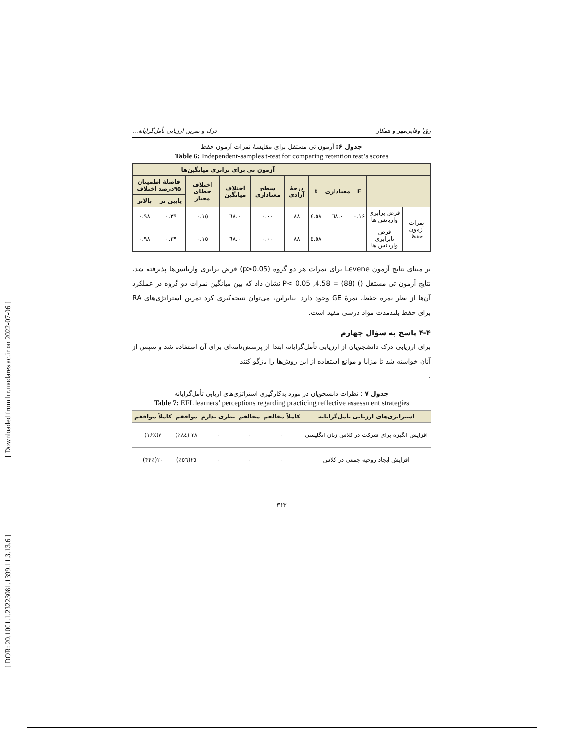[ Downloaded from lrr.modares.ac.ir on 2022-07-06 ]
[ DOR: 20.1001.1.23223081.1399.11.3.13.6 ]
رؤیا وفایی‌مهر و همکار درک و تمرین ارزیابی تأمل‌گرایانه...
جدول ۶: آزمون تی مستقل برای مقایسهٔ نمرات آزمون حفظ
Table 6: Independent-samples t-test for comparing retention test’s scores
| | | | | آزمون تی برای برابری میانگین‌ها | | | | | | |
| --- | --- | --- | --- | --- | --- | --- | --- | --- | --- | --- |
| | | F | معناداری | t | درجهٔ آزادی | سطح معناداری | اختلاف میانگین | اختلاف خطای معیار | فاصلهٔ اطمینان ۹۵درصد اختلاف | |
| | | | | | | | | | پایین تر | بالاتر |
| نمرات آزمون حفظ | فرض برابری واریانس ها | ۰.۱۶ | ۰.٦٨ | ٤.٥٨ | ٨٨ | ۰.۰۰ | ۰.٦٨ | ۰.۱٥ | ۰.۳۹ | ۰.۹۸ |
| | فرض نابرابری واریانس ها | | | ٤.٥٨ | ٨٨ | ۰.۰۰ | ۰.٦٨ | ۰.۱٥ | ۰.۳۹ | ۰.۹۸ |
بر مبنای نتایج آزمون Levene برای نمرات هر دو گروه (p>0.05) فرض برابری واریانس‌ها پذیرفته شد. نتایج آزمون تی مستقل () (88) = 4.58, P< 0.05 نشان داد که بین میانگین نمرات دو گروه در عملکرد آن‌ها از نظر نمره حفظ، نمرهٔ GE وجود دارد. بنابراین، می‌توان نتیجه‌گیری کرد تمرین استراتژی‌های RA برای حفظ بلندمدت مواد درسی مفید است.
۴-۴ پاسخ به سؤال چهارم
برای ارزیابی درک دانشجویان از ارزیابی تأمل‌گرایانه ابتدا از پرسش‌نامه‌ای برای آن استفاده شد و سپس از آنان خواسته شد تا مزایا و موانع استفاده از این روش‌ها را بازگو کنند
.
جدول ۷ : نظرات دانشجویان در مورد به‌کارگیری استراتژی‌های ازیابی تأمل‌گرایانه
Table 7: EFL learners’ perceptions regarding practicing reflective assessment strategies
| استراتژی‌های ارزیابی تأمل‌گرایانه | کاملاً مخالفم | مخالفم | نظری ندارم | موافقم | کاملاً موافقم |
| --- | --- | --- | --- | --- | --- |
| افزایش انگیزه برای شرکت در کلاس زبان انگلیسی | ۰ | ۰ | ۰ | ۳۸ (٨٤٪) | ۷(۱۶٪) |
| افزایش ایجاد روحیه جمعی در کلاس | ۰ | ۰ | ۰ | ۲٥(٥٦٪) | ۲۰(۴۴٪) |
۳۶۳